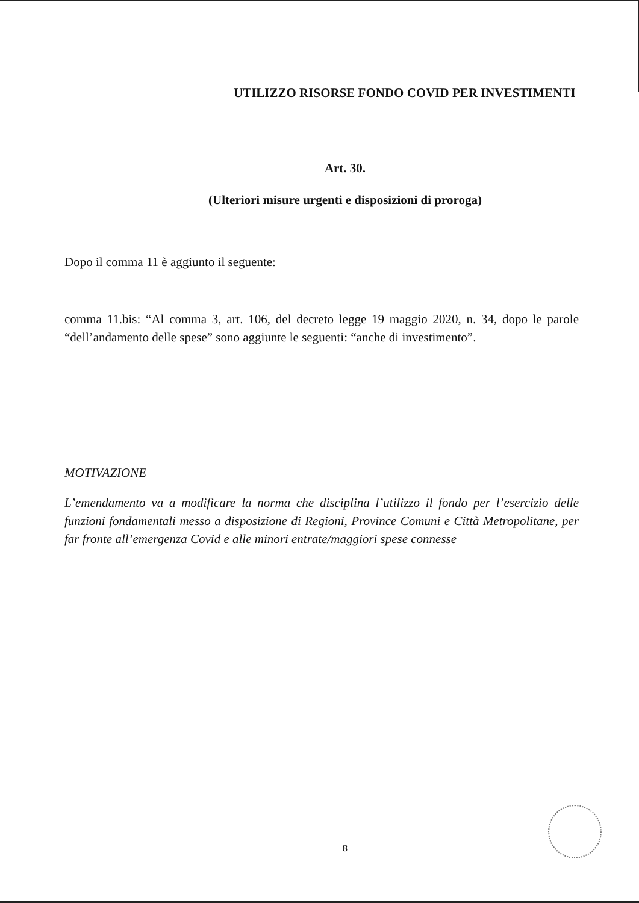UTILIZZO RISORSE FONDO COVID PER INVESTIMENTI
Art. 30.
(Ulteriori misure urgenti e disposizioni di proroga)
Dopo il comma 11 è aggiunto il seguente:
comma 11.bis: “Al comma 3, art. 106, del decreto legge 19 maggio 2020, n. 34, dopo le parole “dell’andamento delle spese” sono aggiunte le seguenti: “anche di investimento”.
MOTIVAZIONE
L’emendamento va a modificare la norma che disciplina l’utilizzo il fondo per l’esercizio delle funzioni fondamentali messo a disposizione di Regioni, Province Comuni e Città Metropolitane, per far fronte all’emergenza Covid e alle minori entrate/maggiori spese connesse
8